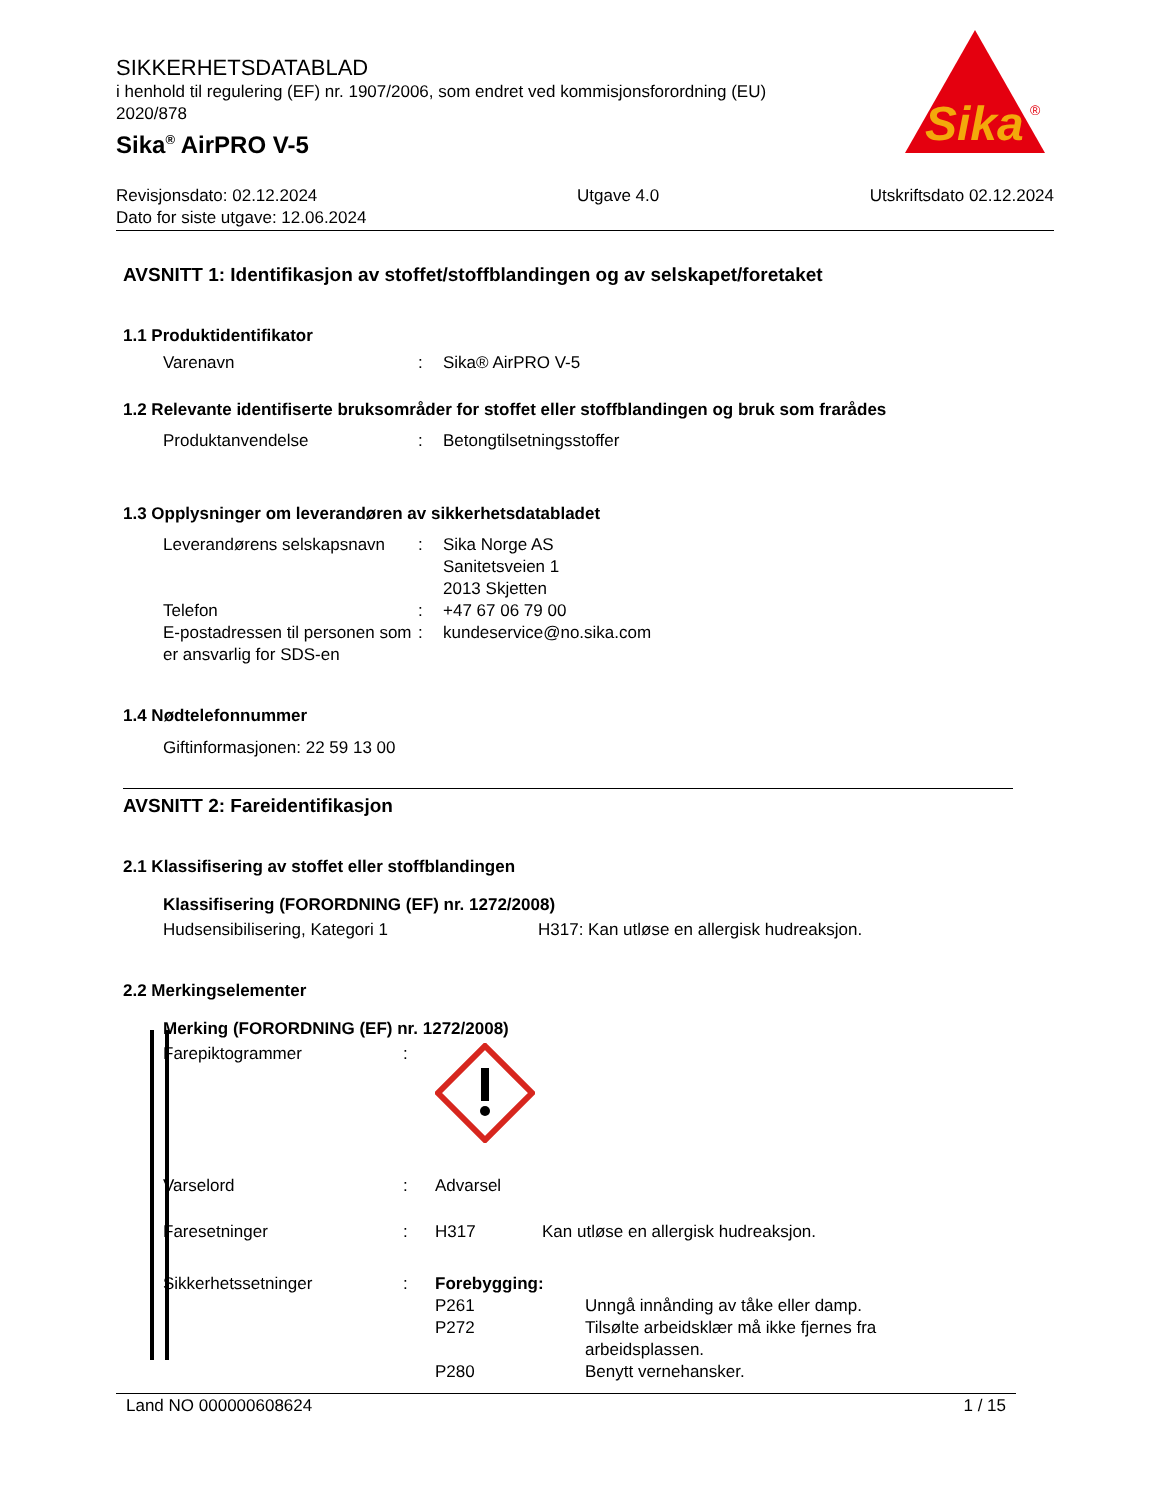SIKKERHETSDATABLAD
i henhold til regulering (EF) nr. 1907/2006, som endret ved kommisjonsforordning (EU) 2020/878
Sika<sup>®</sup> AirPRO V-5
Sika
®
Revisjonsdato: 02.12.2024
Dato for siste utgave: 12.06.2024
Utgave 4.0 Utskriftsdato 02.12.2024
AVSNITT 1: Identifikasjon av stoffet/stoffblandingen og av selskapet/foretaket
1.1 Produktidentifikator
Varenavn : Sika® AirPRO V-5
1.2 Relevante identifiserte bruksområder for stoffet eller stoffblandingen og bruk som frarådes
Produktanvendelse : Betongtilsetningsstoffer
1.3 Opplysninger om leverandøren av sikkerhetsdatabladet
Leverandørens selskapsnavn
: Sika Norge AS
Sanitetsveien 1
2013 Skjetten
Telefon : +47 67 06 79 00
E-postadressen til personen som er ansvarlig for SDS-en
: kundeservice@no.sika.com
1.4 Nødtelefonnummer
Giftinformasjonen: 22 59 13 00
AVSNITT 2: Fareidentifikasjon
2.1 Klassifisering av stoffet eller stoffblandingen
Klassifisering (FORORDNING (EF) nr. 1272/2008)
Hudsensibilisering, Kategori 1 H317: Kan utløse en allergisk hudreaksjon.
2.2 Merkingselementer
Merking (FORORDNING (EF) nr. 1272/2008)
Farepiktogrammer :
Varselord : Advarsel
Faresetninger : H317 Kan utløse en allergisk hudreaksjon.
Sikkerhetssetninger : Forebygging:
P261 Unngå innånding av tåke eller damp.
P272 Tilsølte arbeidsklær må ikke fjernes fra arbeidsplassen.
P280 Benytt vernehansker.
Land NO 000000608624 1 / 15